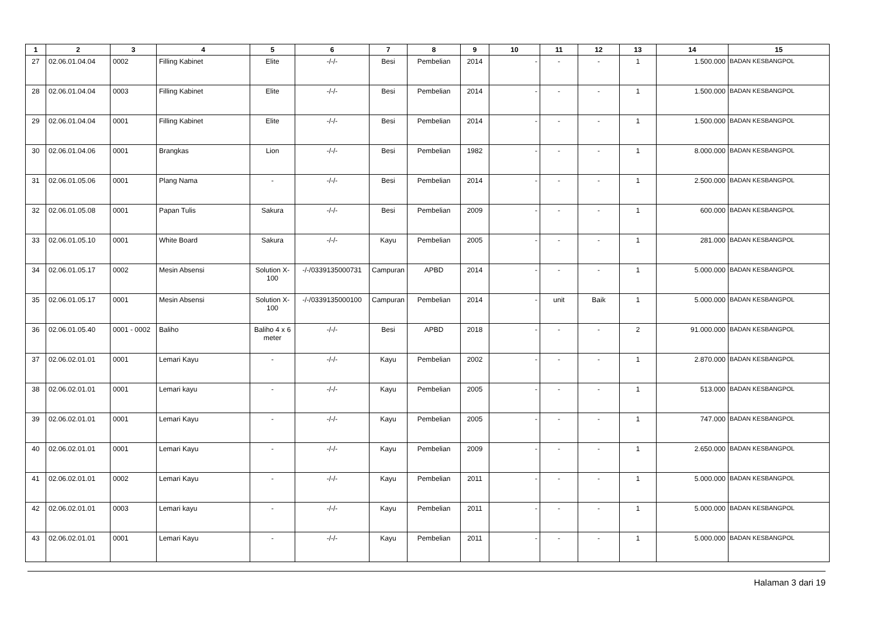| 1 | 2 | 3 | 4 | 5 | 6 | 7 | 8 | 9 | 10 | 11 | 12 | 13 | 14 | 15 |
| --- | --- | --- | --- | --- | --- | --- | --- | --- | --- | --- | --- | --- | --- | --- |
| 27 | 02.06.01.04.04 | 0002 | Filling Kabinet | Elite | -/-/- | Besi | Pembelian | 2014 | - | - | - | 1 | 1.500.000 | BADAN KESBANGPOL |
| 28 | 02.06.01.04.04 | 0003 | Filling Kabinet | Elite | -/-/- | Besi | Pembelian | 2014 | - | - | - | 1 | 1.500.000 | BADAN KESBANGPOL |
| 29 | 02.06.01.04.04 | 0001 | Filling Kabinet | Elite | -/-/- | Besi | Pembelian | 2014 | - | - | - | 1 | 1.500.000 | BADAN KESBANGPOL |
| 30 | 02.06.01.04.06 | 0001 | Brangkas | Lion | -/-/- | Besi | Pembelian | 1982 | - | - | - | 1 | 8.000.000 | BADAN KESBANGPOL |
| 31 | 02.06.01.05.06 | 0001 | Plang Nama | - | -/-/- | Besi | Pembelian | 2014 | - | - | - | 1 | 2.500.000 | BADAN KESBANGPOL |
| 32 | 02.06.01.05.08 | 0001 | Papan Tulis | Sakura | -/-/- | Besi | Pembelian | 2009 | - | - | - | 1 | 600.000 | BADAN KESBANGPOL |
| 33 | 02.06.01.05.10 | 0001 | White Board | Sakura | -/-/- | Kayu | Pembelian | 2005 | - | - | - | 1 | 281.000 | BADAN KESBANGPOL |
| 34 | 02.06.01.05.17 | 0002 | Mesin Absensi | Solution X-100 | -/-/0339135000731 | Campuran | APBD | 2014 | - | - | - | 1 | 5.000.000 | BADAN KESBANGPOL |
| 35 | 02.06.01.05.17 | 0001 | Mesin Absensi | Solution X-100 | -/-/0339135000100 | Campuran | Pembelian | 2014 | - | unit | Baik | 1 | 5.000.000 | BADAN KESBANGPOL |
| 36 | 02.06.01.05.40 | 0001 - 0002 | Baliho | Baliho 4 x 6 meter | -/-/- | Besi | APBD | 2018 | - | - | - | 2 | 91.000.000 | BADAN KESBANGPOL |
| 37 | 02.06.02.01.01 | 0001 | Lemari Kayu | - | -/-/- | Kayu | Pembelian | 2002 | - | - | - | 1 | 2.870.000 | BADAN KESBANGPOL |
| 38 | 02.06.02.01.01 | 0001 | Lemari kayu | - | -/-/- | Kayu | Pembelian | 2005 | - | - | - | 1 | 513.000 | BADAN KESBANGPOL |
| 39 | 02.06.02.01.01 | 0001 | Lemari Kayu | - | -/-/- | Kayu | Pembelian | 2005 | - | - | - | 1 | 747.000 | BADAN KESBANGPOL |
| 40 | 02.06.02.01.01 | 0001 | Lemari Kayu | - | -/-/- | Kayu | Pembelian | 2009 | - | - | - | 1 | 2.650.000 | BADAN KESBANGPOL |
| 41 | 02.06.02.01.01 | 0002 | Lemari Kayu | - | -/-/- | Kayu | Pembelian | 2011 | - | - | - | 1 | 5.000.000 | BADAN KESBANGPOL |
| 42 | 02.06.02.01.01 | 0003 | Lemari kayu | - | -/-/- | Kayu | Pembelian | 2011 | - | - | - | 1 | 5.000.000 | BADAN KESBANGPOL |
| 43 | 02.06.02.01.01 | 0001 | Lemari Kayu | - | -/-/- | Kayu | Pembelian | 2011 | - | - | - | 1 | 5.000.000 | BADAN KESBANGPOL |
Halaman 3 dari 19